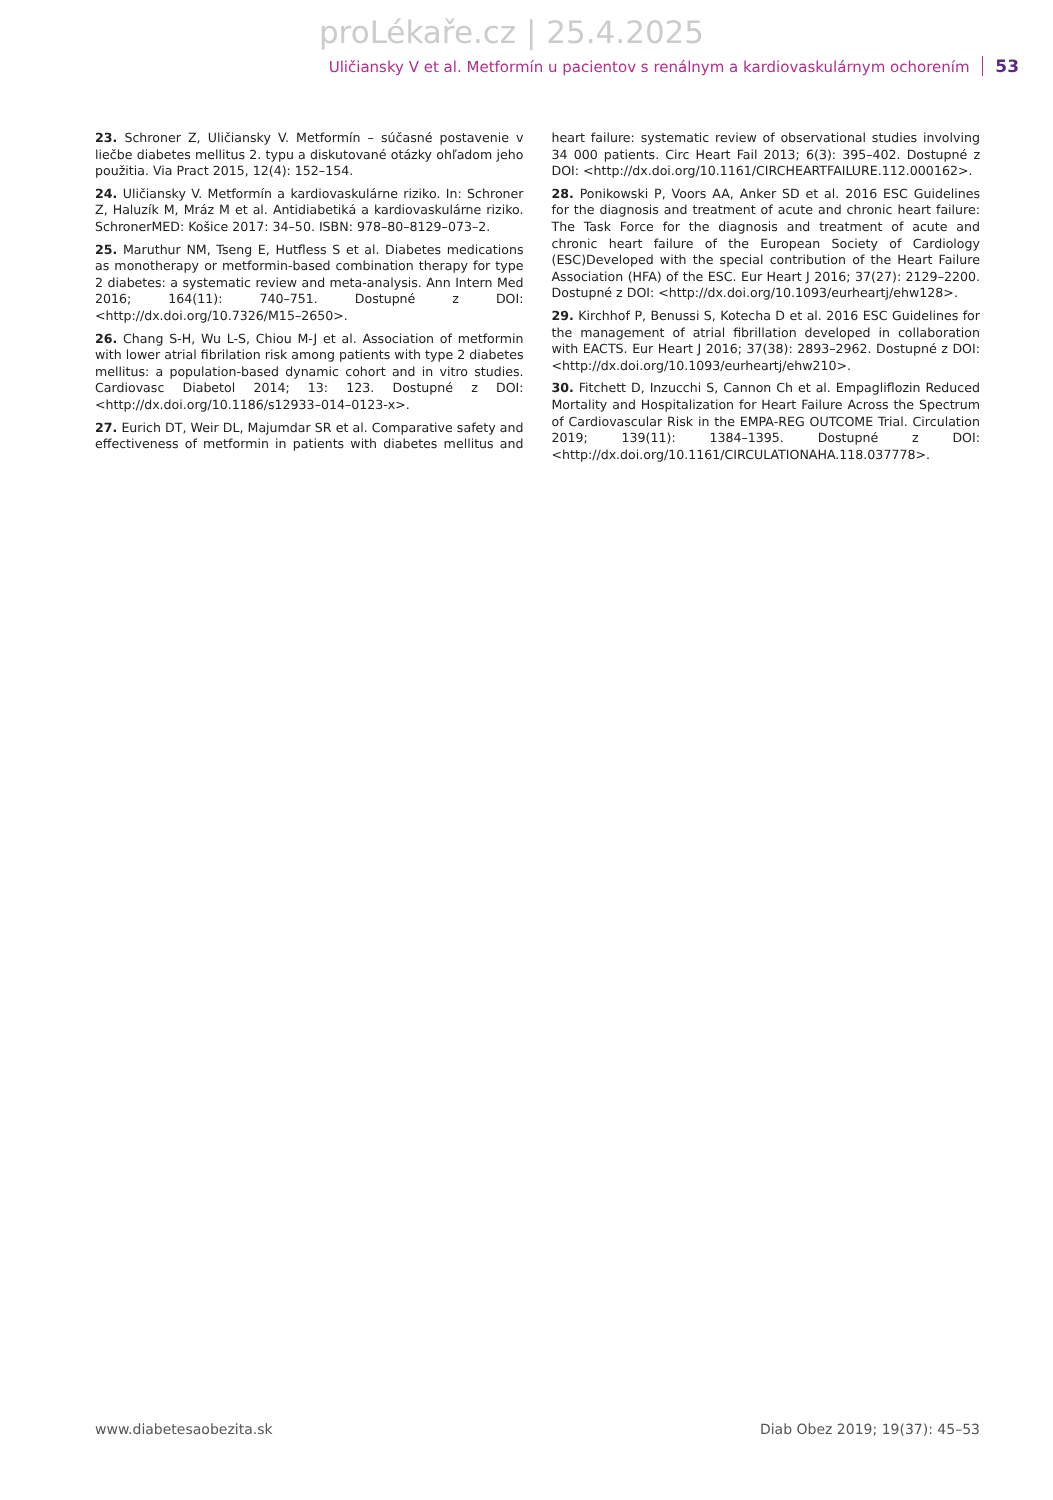proLékaře.cz | 25.4.2025
Uličiansky V et al. Metformín u pacientov s renálnym a kardiovaskulárnym ochorením 53
23. Schroner Z, Uličiansky V. Metformín – súčasné postavenie v liečbe diabetes mellitus 2. typu a diskutované otázky ohľadom jeho použitia. Via Pract 2015, 12(4): 152–154.
24. Uličiansky V. Metformín a kardiovaskulárne riziko. In: Schroner Z, Haluzík M, Mráz M et al. Antidiabetiká a kardiovaskulárne riziko. SchronerMED: Košice 2017: 34–50. ISBN: 978–80–8129–073–2.
25. Maruthur NM, Tseng E, Hutfless S et al. Diabetes medications as monotherapy or metformin-based combination therapy for type 2 diabetes: a systematic review and meta-analysis. Ann Intern Med 2016; 164(11): 740–751. Dostupné z DOI: <http://dx.doi.org/10.7326/M15–2650>.
26. Chang S-H, Wu L-S, Chiou M-J et al. Association of metformin with lower atrial fibrilation risk among patients with type 2 diabetes mellitus: a population-based dynamic cohort and in vitro studies. Cardiovasc Diabetol 2014; 13: 123. Dostupné z DOI: <http://dx.doi.org/10.1186/s12933–014–0123-x>.
27. Eurich DT, Weir DL, Majumdar SR et al. Comparative safety and effectiveness of metformin in patients with diabetes mellitus and heart failure: systematic review of observational studies involving 34 000 patients. Circ Heart Fail 2013; 6(3): 395–402. Dostupné z DOI: <http://dx.doi.org/10.1161/CIRCHEARTFAILURE.112.000162>.
28. Ponikowski P, Voors AA, Anker SD et al. 2016 ESC Guidelines for the diagnosis and treatment of acute and chronic heart failure: The Task Force for the diagnosis and treatment of acute and chronic heart failure of the European Society of Cardiology (ESC)Developed with the special contribution of the Heart Failure Association (HFA) of the ESC. Eur Heart J 2016; 37(27): 2129–2200. Dostupné z DOI: <http://dx.doi.org/10.1093/eurheartj/ehw128>.
29. Kirchhof P, Benussi S, Kotecha D et al. 2016 ESC Guidelines for the management of atrial fibrillation developed in collaboration with EACTS. Eur Heart J 2016; 37(38): 2893–2962. Dostupné z DOI: <http://dx.doi.org/10.1093/eurheartj/ehw210>.
30. Fitchett D, Inzucchi S, Cannon Ch et al. Empagliflozin Reduced Mortality and Hospitalization for Heart Failure Across the Spectrum of Cardiovascular Risk in the EMPA-REG OUTCOME Trial. Circulation 2019; 139(11): 1384–1395. Dostupné z DOI: <http://dx.doi.org/10.1161/CIRCULATIONAHA.118.037778>.
www.diabetesaobezita.sk Diab Obez 2019; 19(37): 45–53